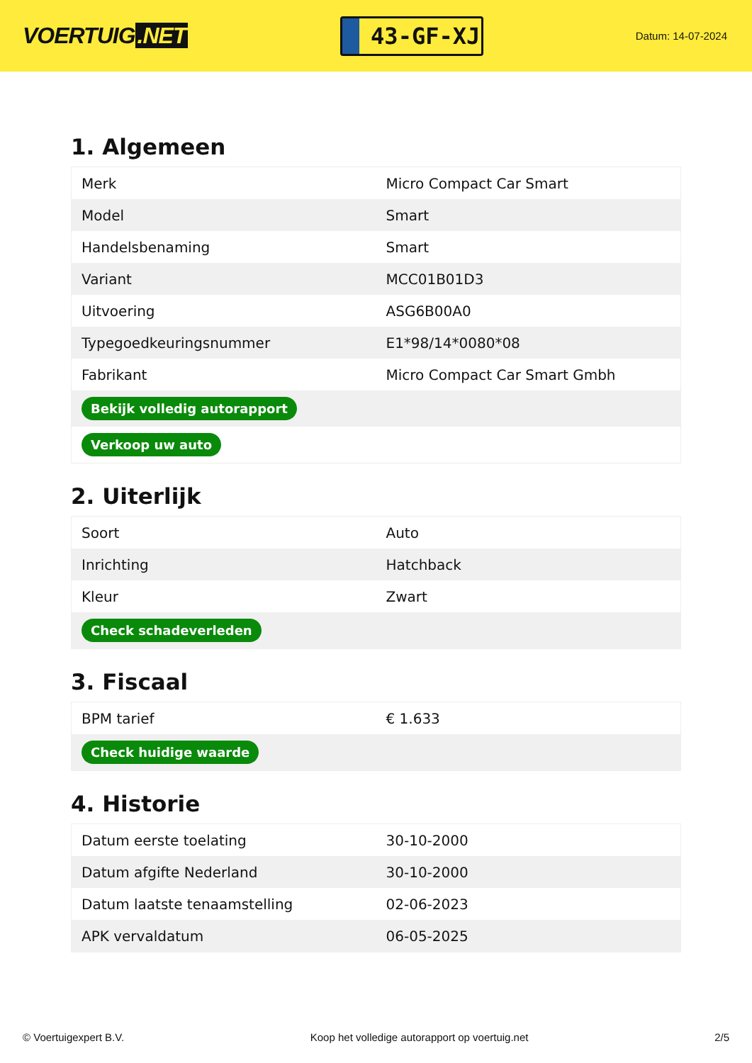VOERTUIG.NET
43-GF-XJ
Datum: 14-07-2024
1. Algemeen
| Merk | Micro Compact Car Smart |
| Model | Smart |
| Handelsbenaming | Smart |
| Variant | MCC01B01D3 |
| Uitvoering | ASG6B00A0 |
| Typegoedkeuringsnummer | E1*98/14*0080*08 |
| Fabrikant | Micro Compact Car Smart Gmbh |
| Bekijk volledig autorapport | |
| Verkoop uw auto | |
2. Uiterlijk
| Soort | Auto |
| Inrichting | Hatchback |
| Kleur | Zwart |
| Check schadeverleden | |
3. Fiscaal
| BPM tarief | € 1.633 |
| Check huidige waarde | |
4. Historie
| Datum eerste toelating | 30-10-2000 |
| Datum afgifte Nederland | 30-10-2000 |
| Datum laatste tenaamstelling | 02-06-2023 |
| APK vervaldatum | 06-05-2025 |
© Voertuigexpert B.V. Koop het volledige autorapport op voertuig.net 2/5